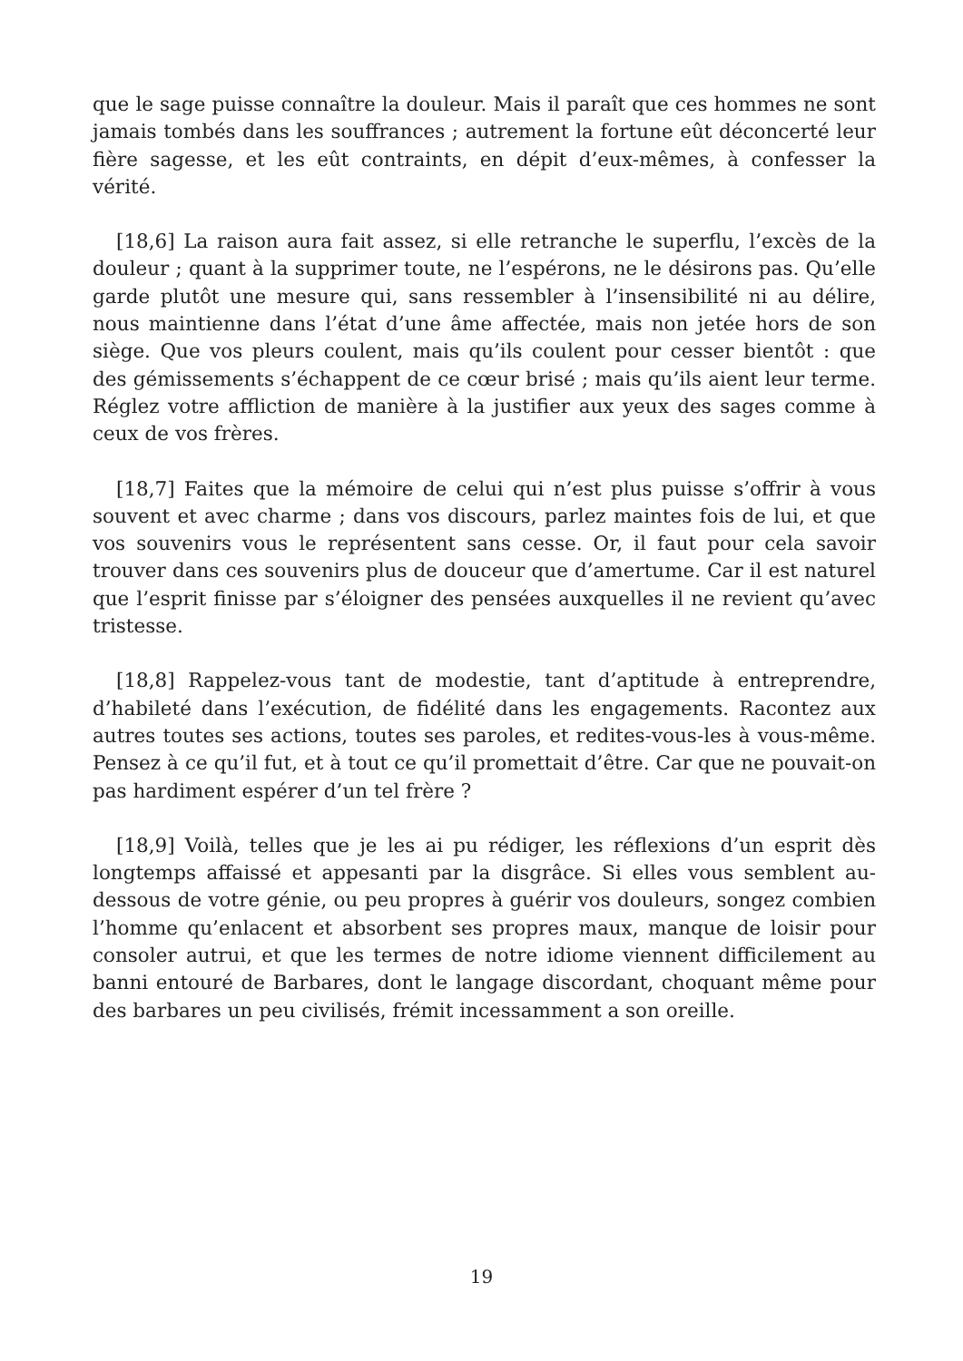que le sage puisse connaître la douleur. Mais il paraît que ces hommes ne sont jamais tombés dans les souffrances ; autrement la fortune eût déconcerté leur fière sagesse, et les eût contraints, en dépit d’eux-mêmes, à confesser la vérité.
[18,6] La raison aura fait assez, si elle retranche le superflu, l’excès de la douleur ; quant à la supprimer toute, ne l’espérons, ne le désirons pas. Qu’elle garde plutôt une mesure qui, sans ressembler à l’insensibilité ni au délire, nous maintienne dans l’état d’une âme affectée, mais non jetée hors de son siège. Que vos pleurs coulent, mais qu’ils coulent pour cesser bientôt : que des gémissements s’échappent de ce cœur brisé ; mais qu’ils aient leur terme. Réglez votre affliction de manière à la justifier aux yeux des sages comme à ceux de vos frères.
[18,7] Faites que la mémoire de celui qui n’est plus puisse s’offrir à vous souvent et avec charme ; dans vos discours, parlez maintes fois de lui, et que vos souvenirs vous le représentent sans cesse. Or, il faut pour cela savoir trouver dans ces souvenirs plus de douceur que d’amertume. Car il est naturel que l’esprit finisse par s’éloigner des pensées auxquelles il ne revient qu’avec tristesse.
[18,8] Rappelez-vous tant de modestie, tant d’aptitude à entreprendre, d’habileté dans l’exécution, de fidélité dans les engagements. Racontez aux autres toutes ses actions, toutes ses paroles, et redites-vous-les à vous-même. Pensez à ce qu’il fut, et à tout ce qu’il promettait d’être. Car que ne pouvait-on pas hardiment espérer d’un tel frère ?
[18,9] Voilà, telles que je les ai pu rédiger, les réflexions d’un esprit dès longtemps affaissé et appesanti par la disgrâce. Si elles vous semblent au-dessous de votre génie, ou peu propres à guérir vos douleurs, songez combien l’homme qu’enlacent et absorbent ses propres maux, manque de loisir pour consoler autrui, et que les termes de notre idiome viennent difficilement au banni entouré de Barbares, dont le langage discordant, choquant même pour des barbares un peu civilisés, frémit incessamment a son oreille.
19